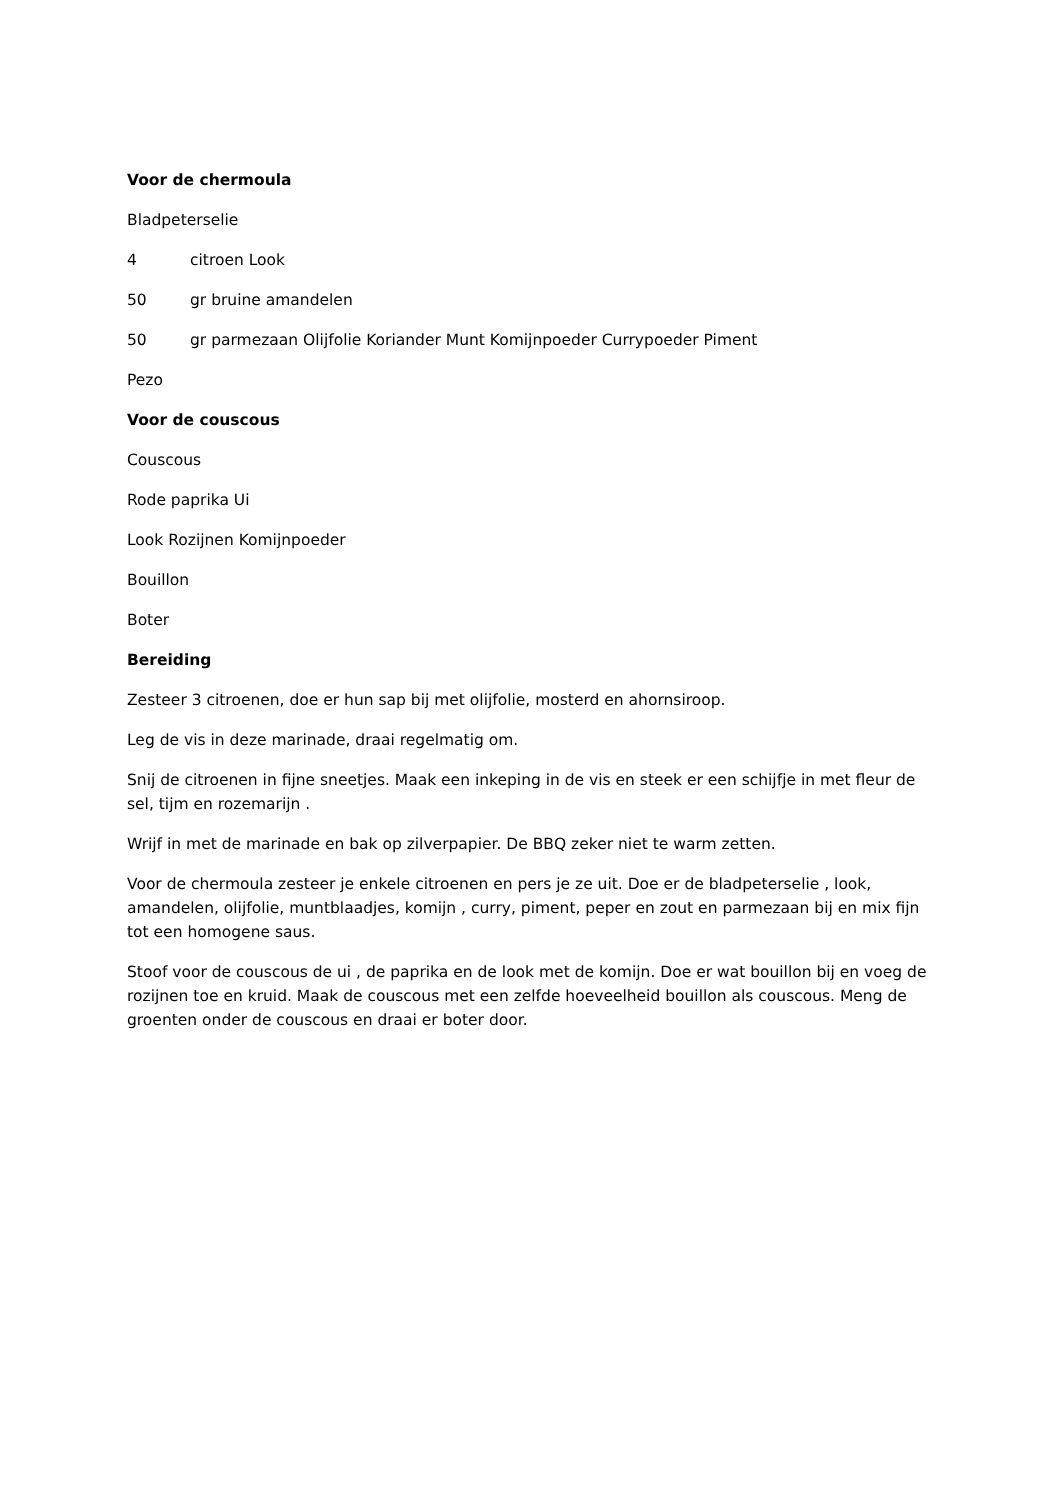Voor de chermoula
Bladpeterselie
4 citroen Look
50 gr bruine amandelen
50 gr parmezaan Olijfolie Koriander Munt Komijnpoeder Currypoeder Piment
Pezo
Voor de couscous
Couscous
Rode paprika Ui
Look Rozijnen Komijnpoeder
Bouillon
Boter
Bereiding
Zesteer 3 citroenen, doe er hun sap bij met olijfolie, mosterd en ahornsiroop.
Leg de vis in deze marinade, draai regelmatig om.
Snij de citroenen in fijne sneetjes. Maak een inkeping in de vis en steek er een schijfje in met fleur de sel, tijm en rozemarijn .
Wrijf in met de marinade en bak op zilverpapier. De BBQ zeker niet te warm zetten.
Voor de chermoula zesteer je enkele citroenen en pers je ze uit. Doe er de bladpeterselie , look, amandelen, olijfolie, muntblaadjes, komijn , curry, piment, peper en zout en parmezaan bij en mix fijn tot een homogene saus.
Stoof voor de couscous de ui , de paprika en de look met de komijn. Doe er wat bouillon bij en voeg de rozijnen toe en kruid. Maak de couscous met een zelfde hoeveelheid bouillon als couscous. Meng de groenten onder de couscous en draai er boter door.